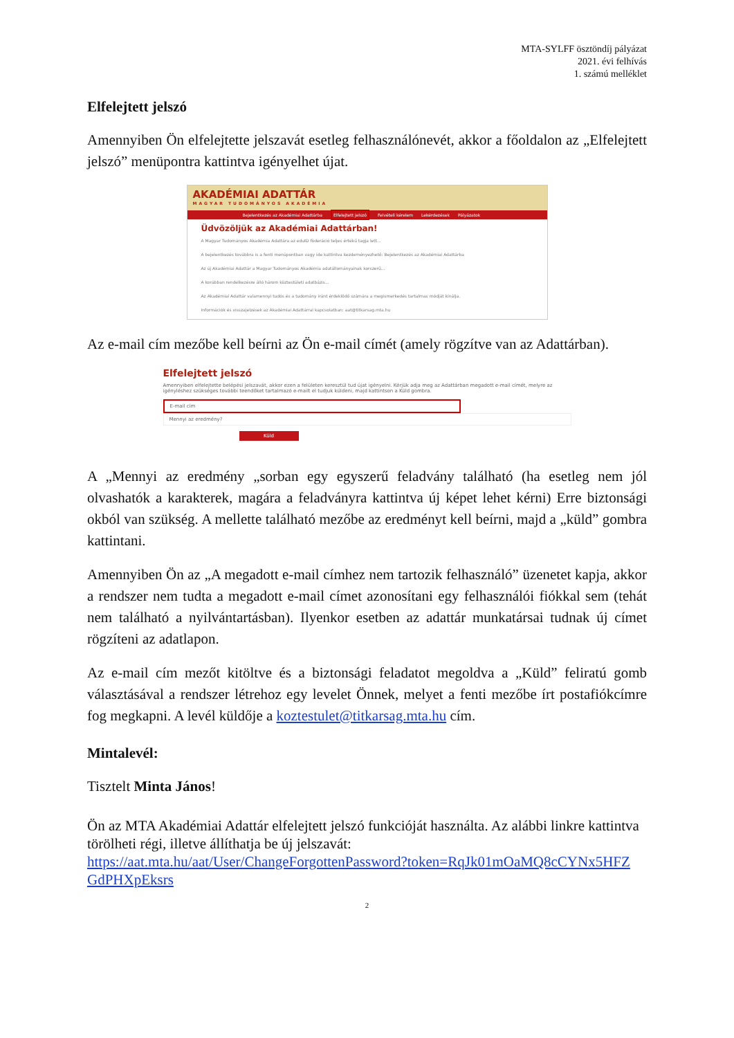MTA-SYLFF ösztöndíj pályázat
2021. évi felhívás
1. számú melléklet
Elfelejtett jelszó
Amennyiben Ön elfelejtette jelszavát esetleg felhasználónevét, akkor a főoldalon az „Elfelejtett jelszó” menüpontra kattintva igényelhet újat.
AKADÉMIAI ADATTÁR
MAGYAR TUDOMÁNYOS AKADÉMIA
Bejelentkezés az Akadémiai Adattárba Elfelejtett jelszó Felvételi kérelem Lekérdezések Pályázatok
Üdvözöljük az Akadémiai Adattárban!
A Magyar Tudományos Akadémia Adattára az eduID föderáció teljes értékű tagja lett...
A bejelentkezés továbbra is a fenti menüpontban vagy ide kattintva kezdeményezhető: Bejelentkezés az Akadémiai Adattárba
Az új Akadémiai Adattár a Magyar Tudományos Akadémia adatállományainak korszerű...
A korábban rendelkezésre álló három köztestületi adatbázis...
Az Akadémiai Adattár valamennyi tudós és a tudomány iránt érdeklődő számára a megismerkedés tartalmas módját kínálja.
Információk és visszajelzések az Akadémiai Adattárral kapcsolatban: aat@titkarsag.mta.hu
Az e-mail cím mezőbe kell beírni az Ön e-mail címét (amely rögzítve van az Adattárban).
Elfelejtett jelszó
Amennyiben elfelejtette belépési jelszavát, akkor ezen a felületen keresztül tud újat igényelni. Kérjük adja meg az Adattárban megadott e-mail címét, melyre az igényléshez szükséges további teendőket tartalmazó e-mailt el tudjuk küldeni, majd kattintson a Küld gombra.
E-mail cím
Mennyi az eredmény?
Küld
A „Mennyi az eredmény „sorban egy egyszerű feladvány található (ha esetleg nem jól olvashatók a karakterek, magára a feladványra kattintva új képet lehet kérni) Erre biztonsági okból van szükség. A mellette található mezőbe az eredményt kell beírni, majd a „küld” gombra kattintani.
Amennyiben Ön az „A megadott e-mail címhez nem tartozik felhasználó” üzenetet kapja, akkor a rendszer nem tudta a megadott e-mail címet azonosítani egy felhasználói fiókkal sem (tehát nem található a nyilvántartásban). Ilyenkor esetben az adattár munkatársai tudnak új címet rögzíteni az adatlapon.
Az e-mail cím mezőt kitöltve és a biztonsági feladatot megoldva a „Küld” feliratú gomb választásával a rendszer létrehoz egy levelet Önnek, melyet a fenti mezőbe írt postafiókcímre fog megkapni. A levél küldője a koztestulet@titkarsag.mta.hu cím.
Mintalevél:
Tisztelt Minta János!
Ön az MTA Akadémiai Adattár elfelejtett jelszó funkcióját használta. Az alábbi linkre kattintva törölheti régi, illetve állíthatja be új jelszavát:
https://aat.mta.hu/aat/User/ChangeForgottenPassword?token=RqJk01mOaMQ8cCYNx5HFZ GdPHXpEksrs
2